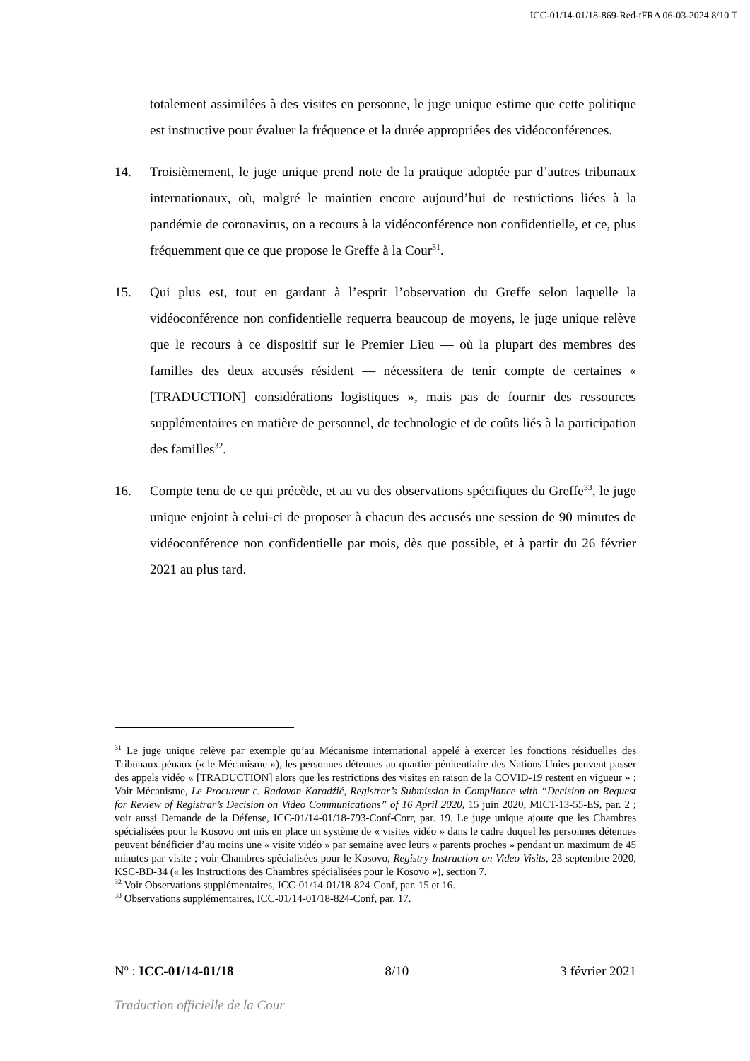ICC-01/14-01/18-869-Red-tFRA 06-03-2024 8/10 T
totalement assimilées à des visites en personne, le juge unique estime que cette politique est instructive pour évaluer la fréquence et la durée appropriées des vidéoconférences.
14. Troisièmement, le juge unique prend note de la pratique adoptée par d’autres tribunaux internationaux, où, malgré le maintien encore aujourd’hui de restrictions liées à la pandémie de coronavirus, on a recours à la vidéoconférence non confidentielle, et ce, plus fréquemment que ce que propose le Greffe à la Cour<sup>31</sup>.
15. Qui plus est, tout en gardant à l’esprit l’observation du Greffe selon laquelle la vidéoconférence non confidentielle requerra beaucoup de moyens, le juge unique relève que le recours à ce dispositif sur le Premier Lieu — où la plupart des membres des familles des deux accusés résident — nécessitera de tenir compte de certaines « [TRADUCTION] considérations logistiques », mais pas de fournir des ressources supplémentaires en matière de personnel, de technologie et de coûts liés à la participation des familles<sup>32</sup>.
16. Compte tenu de ce qui précède, et au vu des observations spécifiques du Greffe<sup>33</sup>, le juge unique enjoint à celui-ci de proposer à chacun des accusés une session de 90 minutes de vidéoconférence non confidentielle par mois, dès que possible, et à partir du 26 février 2021 au plus tard.
<sup>31</sup> Le juge unique relève par exemple qu’au Mécanisme international appelé à exercer les fonctions résiduelles des Tribunaux pénaux (« le Mécanisme »), les personnes détenues au quartier pénitentiaire des Nations Unies peuvent passer des appels vidéo « [TRADUCTION] alors que les restrictions des visites en raison de la COVID-19 restent en vigueur » ; Voir Mécanisme, Le Procureur c. Radovan Karadžić, Registrar’s Submission in Compliance with “Decision on Request for Review of Registrar’s Decision on Video Communications” of 16 April 2020, 15 juin 2020, MICT-13-55-ES, par. 2 ; voir aussi Demande de la Défense, ICC-01/14-01/18-793-Conf-Corr, par. 19. Le juge unique ajoute que les Chambres spécialisées pour le Kosovo ont mis en place un système de « visites vidéo » dans le cadre duquel les personnes détenues peuvent bénéficier d’au moins une « visite vidéo » par semaine avec leurs « parents proches » pendant un maximum de 45 minutes par visite ; voir Chambres spécialisées pour le Kosovo, Registry Instruction on Video Visits, 23 septembre 2020, KSC-BD-34 (« les Instructions des Chambres spécialisées pour le Kosovo »), section 7.
<sup>32</sup> Voir Observations supplémentaires, ICC-01/14-01/18-824-Conf, par. 15 et 16.
<sup>33</sup> Observations supplémentaires, ICC-01/14-01/18-824-Conf, par. 17.
N<sup>o</sup> : ICC-01/14-01/18 8/10 3 février 2021
Traduction officielle de la Cour